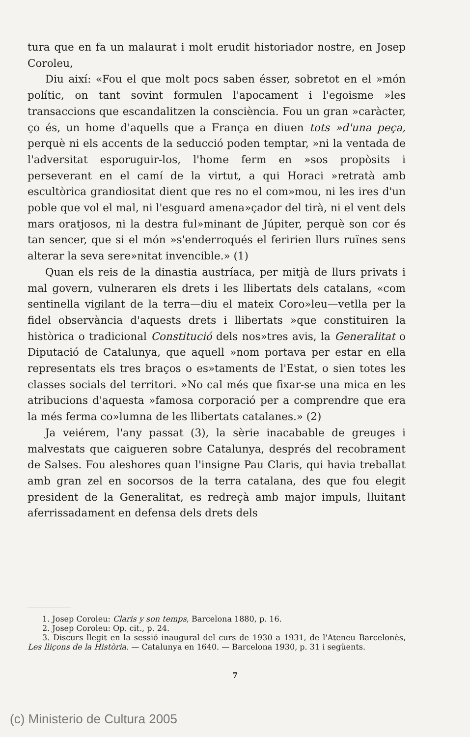tura que en fa un malaurat i molt erudit historiador nostre, en Josep Coroleu,
Diu així: «Fou el que molt pocs saben ésser, sobretot en el »món polític, on tant sovint formulen l'apocament i l'egoisme »les transaccions que escandalitzen la consciència. Fou un gran »caràcter, ço és, un home d'aquells que a França en diuen tots »d'una peça, perquè ni els accents de la seducció poden temptar, »ni la ventada de l'adversitat esporuguir-los, l'home ferm en »sos propòsits i perseverant en el camí de la virtut, a qui Horaci »retratà amb escultòrica grandiositat dient que res no el com»mou, ni les ires d'un poble que vol el mal, ni l'esguard amena»çador del tirà, ni el vent dels mars oratjosos, ni la destra ful»minant de Júpiter, perquè son cor és tan sencer, que si el món »s'enderroqués el feririen llurs ruïnes sens alterar la seva sere»nitat invencible.» (1)
Quan els reis de la dinastia austríaca, per mitjà de llurs privats i mal govern, vulneraren els drets i les llibertats dels catalans, «com sentinella vigilant de la terra—diu el mateix Coro»leu—vetlla per la fidel observància d'aquests drets i llibertats »que constituiren la històrica o tradicional Constitució dels nos»tres avis, la Generalitat o Diputació de Catalunya, que aquell »nom portava per estar en ella representats els tres braços o es»taments de l'Estat, o sien totes les classes socials del territori. »No cal més que fixar-se una mica en les atribucions d'aquesta »famosa corporació per a comprendre que era la més ferma co»lumna de les llibertats catalanes.» (2)
Ja veiérem, l'any passat (3), la sèrie inacabable de greuges i malvestats que caigueren sobre Catalunya, després del recobrament de Salses. Fou aleshores quan l'insigne Pau Claris, qui havia treballat amb gran zel en socorsos de la terra catalana, des que fou elegit president de la Generalitat, es redreçà amb major impuls, lluitant aferrissadament en defensa dels drets dels
1. Josep Coroleu: Claris y son temps, Barcelona 1880, p. 16.
2. Josep Coroleu: Op. cit., p. 24.
3. Discurs llegit en la sessió inaugural del curs de 1930 a 1931, de l'Ateneu Barcelonès, Les lliçons de la Història. — Catalunya en 1640. — Barcelona 1930, p. 31 i següents.
7
(c) Ministerio de Cultura 2005